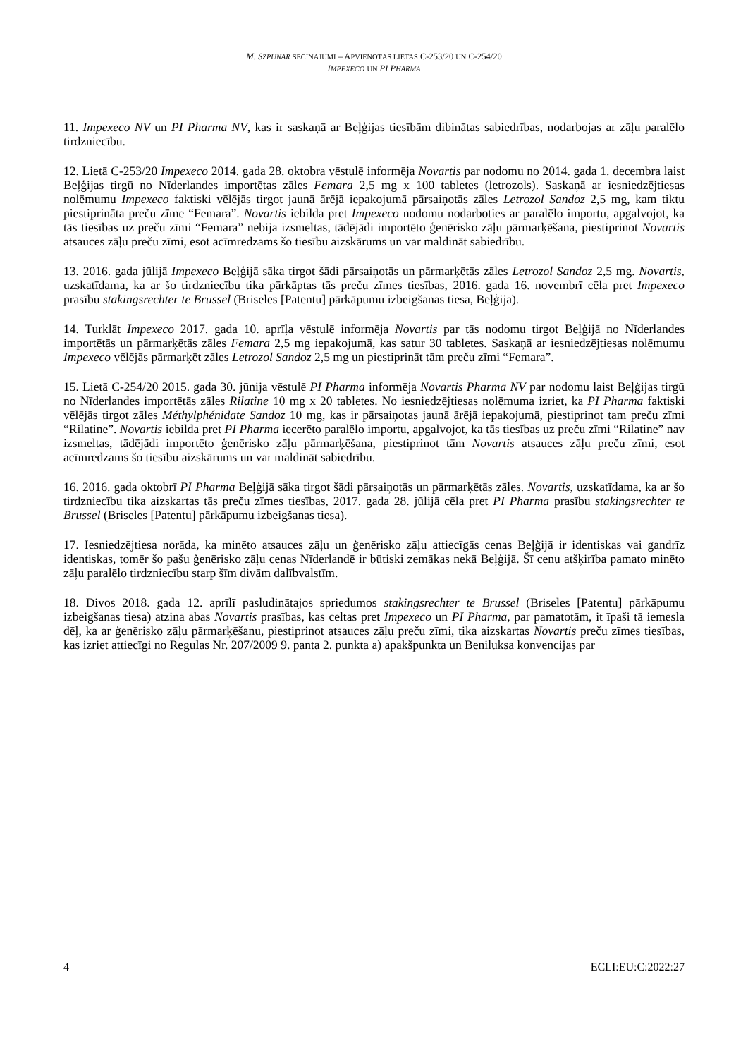M. SZPUNAR SECINĀJUMI – APVIENOTĀS LIETAS C-253/20 UN C-254/20
IMPEXECO UN PI PHARMA
11. Impexeco NV un PI Pharma NV, kas ir saskaņā ar Beļģijas tiesībām dibinātas sabiedrības, nodarbojas ar zāļu paralēlo tirdzniecību.
12. Lietā C-253/20 Impexeco 2014. gada 28. oktobra vēstulē informēja Novartis par nodomu no 2014. gada 1. decembra laist Beļģijas tirgū no Nīderlandes importētas zāles Femara 2,5 mg x 100 tabletes (letrozols). Saskaņā ar iesniedzējtiesas nolēmumu Impexeco faktiski vēlējās tirgot jaunā ārējā iepakojumā pārsaiņotās zāles Letrozol Sandoz 2,5 mg, kam tiktu piestiprināta preču zīme “Femara”. Novartis iebilda pret Impexeco nodomu nodarboties ar paralēlo importu, apgalvojot, ka tās tiesības uz preču zīmi “Femara” nebija izsmeltas, tādējādi importēto ģenērisko zāļu pārmarķēšana, piestiprinot Novartis atsauces zāļu preču zīmi, esot acīmredzams šo tiesību aizskārums un var maldināt sabiedrību.
13. 2016. gada jūlijā Impexeco Beļģijā sāka tirgot šādi pārsaiņotās un pārmarķētās zāles Letrozol Sandoz 2,5 mg. Novartis, uzskatīdama, ka ar šo tirdzniecību tika pārkāptas tās preču zīmes tiesības, 2016. gada 16. novembrī cēla pret Impexeco prasību stakingsrechter te Brussel (Briseles [Patentu] pārkāpumu izbeigšanas tiesa, Beļģija).
14. Turklāt Impexeco 2017. gada 10. aprīļa vēstulē informēja Novartis par tās nodomu tirgot Beļģijā no Nīderlandes importētās un pārmarķētās zāles Femara 2,5 mg iepakojumā, kas satur 30 tabletes. Saskaņā ar iesniedzējtiesas nolēmumu Impexeco vēlējās pārmarķēt zāles Letrozol Sandoz 2,5 mg un piestiprināt tām preču zīmi “Femara”.
15. Lietā C-254/20 2015. gada 30. jūnija vēstulē PI Pharma informēja Novartis Pharma NV par nodomu laist Beļģijas tirgū no Nīderlandes importētās zāles Rilatine 10 mg x 20 tabletes. No iesniedzējtiesas nolēmuma izriet, ka PI Pharma faktiski vēlējās tirgot zāles Méthylphénidate Sandoz 10 mg, kas ir pārsaiņotas jaunā ārējā iepakojumā, piestiprinot tam preču zīmi “Rilatine”. Novartis iebilda pret PI Pharma iecerēto paralēlo importu, apgalvojot, ka tās tiesības uz preču zīmi “Rilatine” nav izsmeltas, tādējādi importēto ģenērisko zāļu pārmarķēšana, piestiprinot tām Novartis atsauces zāļu preču zīmi, esot acīmredzams šo tiesību aizskārums un var maldināt sabiedrību.
16. 2016. gada oktobrī PI Pharma Beļģijā sāka tirgot šādi pārsaiņotās un pārmarķētās zāles. Novartis, uzskatīdama, ka ar šo tirdzniecību tika aizskartas tās preču zīmes tiesības, 2017. gada 28. jūlijā cēla pret PI Pharma prasību stakingsrechter te Brussel (Briseles [Patentu] pārkāpumu izbeigšanas tiesa).
17. Iesniedzējtiesa norāda, ka minēto atsauces zāļu un ģenērisko zāļu attiecīgās cenas Beļģijā ir identiskas vai gandrīz identiskas, tomēr šo pašu ģenērisko zāļu cenas Nīderlandē ir būtiski zemākas nekā Beļģijā. Šī cenu atšķirība pamato minēto zāļu paralēlo tirdzniecību starp šīm divām dalībvalstīm.
18. Divos 2018. gada 12. aprīlī pasludinātajos spriedumos stakingsrechter te Brussel (Briseles [Patentu] pārkāpumu izbeigšanas tiesa) atzina abas Novartis prasības, kas celtas pret Impexeco un PI Pharma, par pamatotām, it īpaši tā iemesla dēļ, ka ar ģenērisko zāļu pārmarķēšanu, piestiprinot atsauces zāļu preču zīmi, tika aizskartas Novartis preču zīmes tiesības, kas izriet attiecīgi no Regulas Nr. 207/2009 9. panta 2. punkta a) apakšpunkta un Beniluksa konvencijas par
4 ECLI:EU:C:2022:27